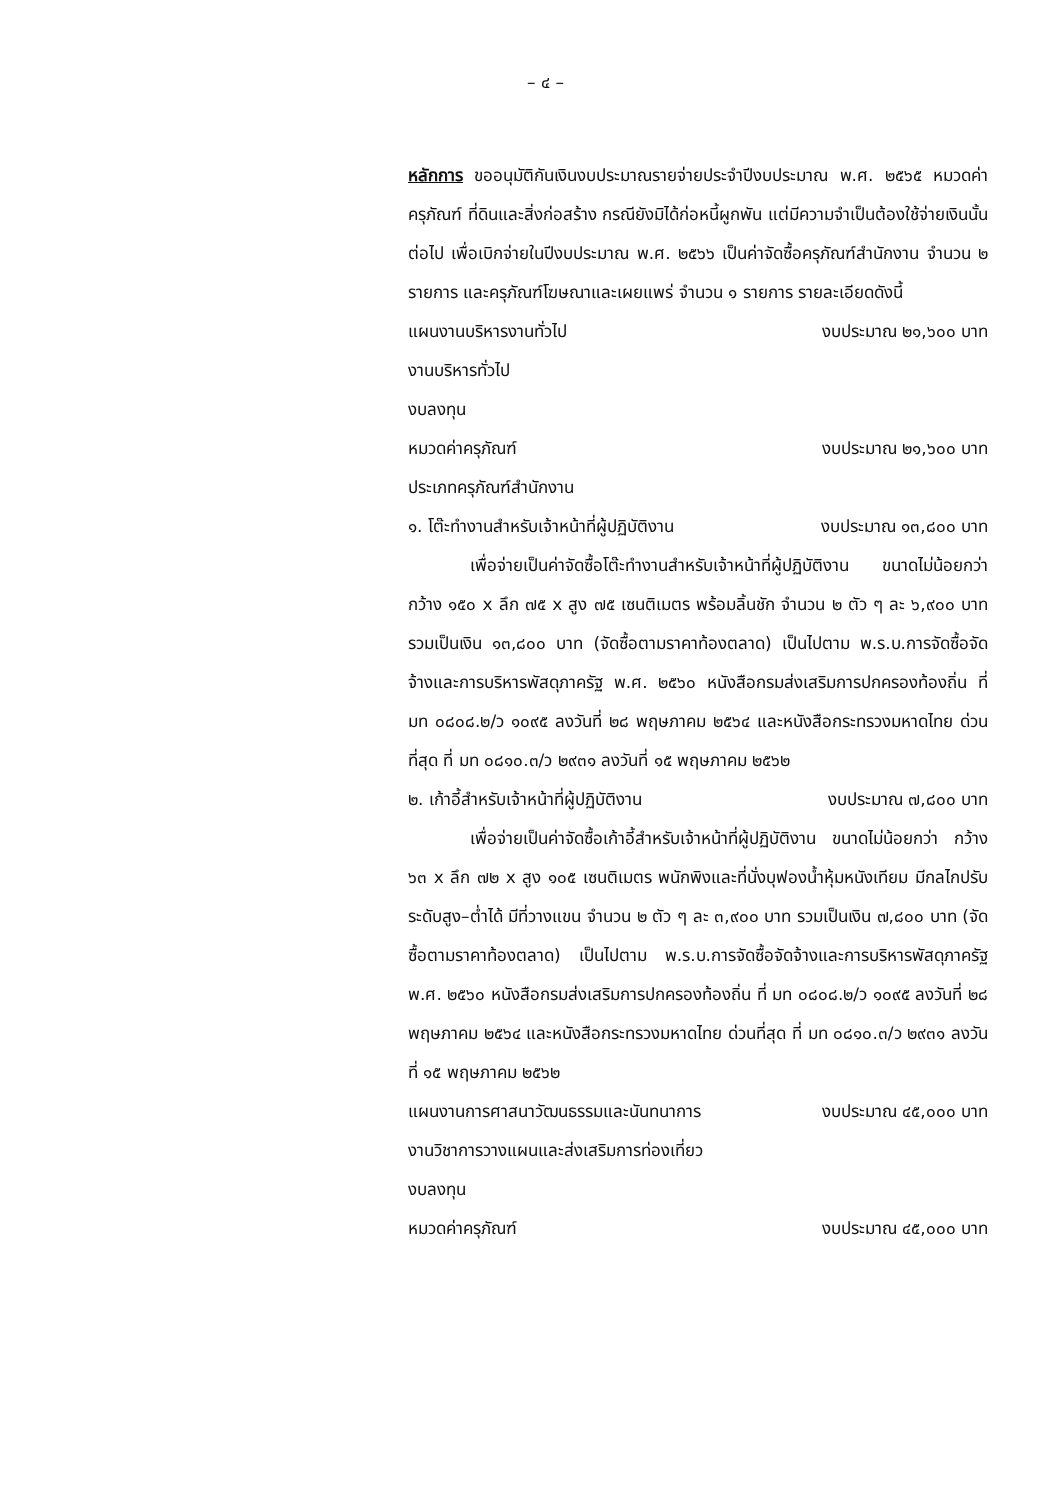– ๔ –
หลักการ ขออนุมัติกันเงินงบประมาณรายจ่ายประจำปีงบประมาณ พ.ศ. ๒๕๖๕ หมวดค่าครุภัณฑ์ ที่ดินและสิ่งก่อสร้าง กรณียังมิได้ก่อหนี้ผูกพัน แต่มีความจำเป็นต้องใช้จ่ายเงินนั้นต่อไป เพื่อเบิกจ่ายในปีงบประมาณ พ.ศ. ๒๕๖๖ เป็นค่าจัดซื้อครุภัณฑ์สำนักงาน จำนวน ๒ รายการ และครุภัณฑ์โฆษณาและเผยแพร่ จำนวน ๑ รายการ รายละเอียดดังนี้
แผนงานบริหารงานทั่วไป งบประมาณ ๒๑,๖๐๐ บาท
งานบริหารทั่วไป
งบลงทุน
หมวดค่าครุภัณฑ์ งบประมาณ ๒๑,๖๐๐ บาท
ประเภทครุภัณฑ์สำนักงาน
๑. โต๊ะทำงานสำหรับเจ้าหน้าที่ผู้ปฏิบัติงาน งบประมาณ ๑๓,๘๐๐ บาท
เพื่อจ่ายเป็นค่าจัดซื้อโต๊ะทำงานสำหรับเจ้าหน้าที่ผู้ปฏิบัติงาน ขนาดไม่น้อยกว่า กว้าง ๑๕๐ x ลึก ๗๕ x สูง ๗๕ เซนติเมตร พร้อมลิ้นชัก จำนวน ๒ ตัว ๆ ละ ๖,๙๐๐ บาท รวมเป็นเงิน ๑๓,๘๐๐ บาท (จัดซื้อตามราคาท้องตลาด) เป็นไปตาม พ.ร.บ.การจัดซื้อจัดจ้างและการบริหารพัสดุภาครัฐ พ.ศ. ๒๕๖๐ หนังสือกรมส่งเสริมการปกครองท้องถิ่น ที่ มท ๐๘๐๘.๒/ว ๑๐๙๕ ลงวันที่ ๒๘ พฤษภาคม ๒๕๖๔ และหนังสือกระทรวงมหาดไทย ด่วนที่สุด ที่ มท ๐๘๑๐.๓/ว ๒๙๓๑ ลงวันที่ ๑๕ พฤษภาคม ๒๕๖๒
๒. เก้าอี้สำหรับเจ้าหน้าที่ผู้ปฏิบัติงาน งบประมาณ ๗,๘๐๐ บาท
เพื่อจ่ายเป็นค่าจัดซื้อเก้าอี้สำหรับเจ้าหน้าที่ผู้ปฏิบัติงาน ขนาดไม่น้อยกว่า กว้าง ๖๓ x ลึก ๗๒ x สูง ๑๐๕ เซนติเมตร พนักพิงและที่นั่งบุฟองน้ำหุ้มหนังเทียม มีกลไกปรับระดับสูง–ต่ำได้ มีที่วางแขน จำนวน ๒ ตัว ๆ ละ ๓,๙๐๐ บาท รวมเป็นเงิน ๗,๘๐๐ บาท (จัดซื้อตามราคาท้องตลาด) เป็นไปตาม พ.ร.บ.การจัดซื้อจัดจ้างและการบริหารพัสดุภาครัฐ พ.ศ. ๒๕๖๐ หนังสือกรมส่งเสริมการปกครองท้องถิ่น ที่ มท ๐๘๐๘.๒/ว ๑๐๙๕ ลงวันที่ ๒๘ พฤษภาคม ๒๕๖๔ และหนังสือกระทรวงมหาดไทย ด่วนที่สุด ที่ มท ๐๘๑๐.๓/ว ๒๙๓๑ ลงวันที่ ๑๕ พฤษภาคม ๒๕๖๒
แผนงานการศาสนาวัฒนธรรมและนันทนาการ งบประมาณ ๔๕,๐๐๐ บาท
งานวิชาการวางแผนและส่งเสริมการท่องเที่ยว
งบลงทุน
หมวดค่าครุภัณฑ์ งบประมาณ ๔๕,๐๐๐ บาท